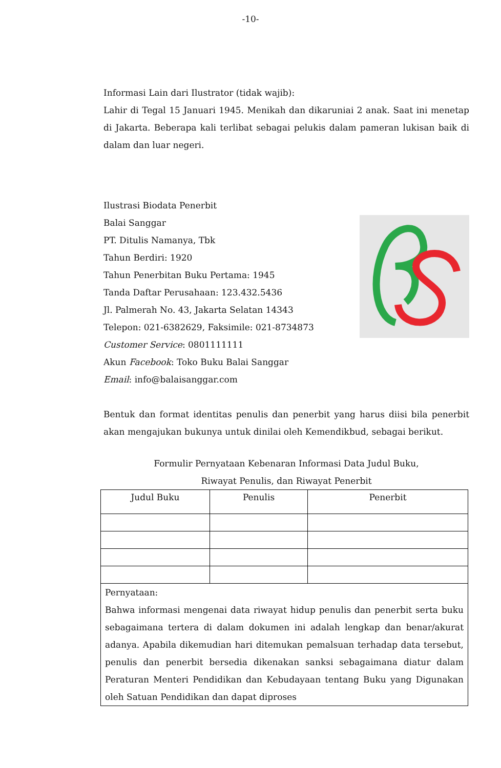-10-
Informasi Lain dari Ilustrator (tidak wajib):
Lahir di Tegal 15 Januari 1945. Menikah dan dikaruniai 2 anak. Saat ini menetap di Jakarta. Beberapa kali terlibat sebagai pelukis dalam pameran lukisan baik di dalam dan luar negeri.
Ilustrasi Biodata Penerbit
Balai Sanggar
PT. Ditulis Namanya, Tbk
Tahun Berdiri: 1920
Tahun Penerbitan Buku Pertama: 1945
Tanda Daftar Perusahaan: 123.432.5436
Jl. Palmerah No. 43, Jakarta Selatan 14343
Telepon: 021-6382629, Faksimile: 021-8734873
Customer Service: 0801111111
Akun Facebook: Toko Buku Balai Sanggar
Email: info@balaisanggar.com
Bentuk dan format identitas penulis dan penerbit yang harus diisi bila penerbit akan mengajukan bukunya untuk dinilai oleh Kemendikbud, sebagai berikut.
Formulir Pernyataan Kebenaran Informasi Data Judul Buku,
Riwayat Penulis, dan Riwayat Penerbit
| Judul Buku | Penulis | Penerbit |
| --- | --- | --- |
| Pernyataan: Bahwa informasi mengenai data riwayat hidup penulis dan penerbit serta buku sebagaimana tertera di dalam dokumen ini adalah lengkap dan benar/akurat adanya. Apabila dikemudian hari ditemukan pemalsuan terhadap data tersebut, penulis dan penerbit bersedia dikenakan sanksi sebagaimana diatur dalam Peraturan Menteri Pendidikan dan Kebudayaan tentang Buku yang Digunakan oleh Satuan Pendidikan dan dapat diproses | | |